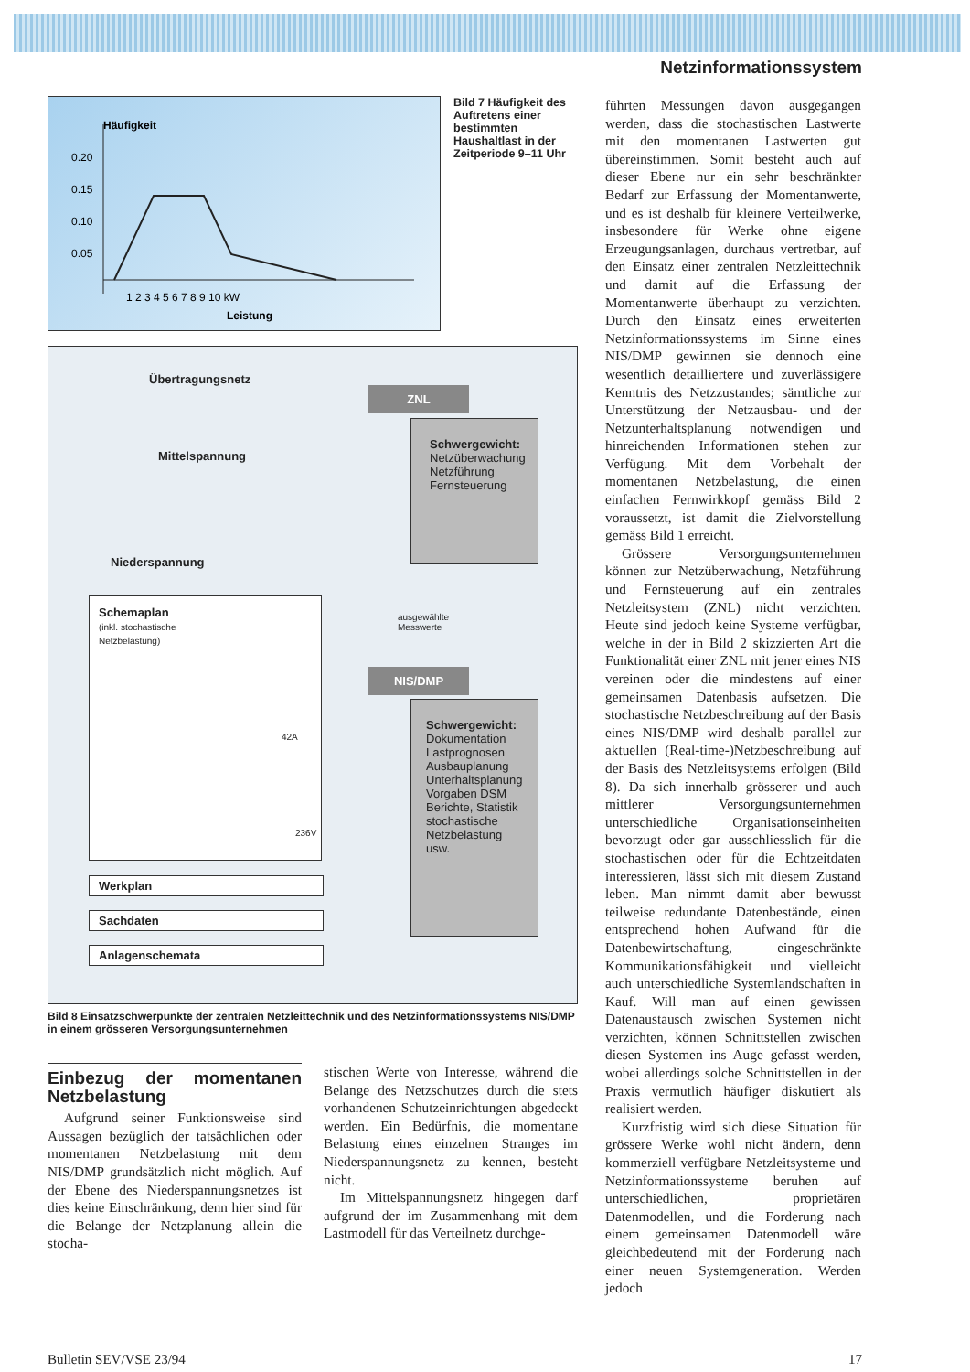Netzinformationssystem
Häufigkeit
0.20
0.15
0.10
0.05
1 2 3 4 5 6 7 8 9 10 kW
Leistung
Bild 7 Häufigkeit des Auftretens einer bestimmten Haushaltlast in der Zeitperiode 9–11 Uhr
Übertragungsnetz
Mittelspannung
Niederspannung
ZNL
Schwergewicht:
Netzüberwachung
Netzführung
Fernsteuerung
ausgewählte
Messwerte
NIS/DMP
Schwergewicht:
Dokumentation
Lastprognosen
Ausbauplanung
Unterhaltsplanung
Vorgaben DSM
Berichte, Statistik
stochastische Netzbelastung
usw.
Schemaplan
(inkl. stochastische
Netzbelastung)
42A
236V
Werkplan
Sachdaten
Anlagenschemata
Bild 8 Einsatzschwerpunkte der zentralen Netzleittechnik und des Netzinformationssystems NIS/DMP in einem grösseren Versorgungsunternehmen
Einbezug der momentanen Netzbelastung
Aufgrund seiner Funktionsweise sind Aussagen bezüglich der tatsächlichen oder momentanen Netzbelastung mit dem NIS/DMP grundsätzlich nicht möglich. Auf der Ebene des Niederspannungsnetzes ist dies keine Einschränkung, denn hier sind für die Belange der Netzplanung allein die stocha-
stischen Werte von Interesse, während die Belange des Netzschutzes durch die stets vorhandenen Schutzeinrichtungen abgedeckt werden. Ein Bedürfnis, die momentane Belastung eines einzelnen Stranges im Niederspannungsnetz zu kennen, besteht nicht.
Im Mittelspannungsnetz hingegen darf aufgrund der im Zusammenhang mit dem Lastmodell für das Verteilnetz durchge-
führten Messungen davon ausgegangen werden, dass die stochastischen Lastwerte mit den momentanen Lastwerten gut übereinstimmen. Somit besteht auch auf dieser Ebene nur ein sehr beschränkter Bedarf zur Erfassung der Momentanwerte, und es ist deshalb für kleinere Verteilwerke, insbesondere für Werke ohne eigene Erzeugungsanlagen, durchaus vertretbar, auf den Einsatz einer zentralen Netzleittechnik und damit auf die Erfassung der Momentanwerte überhaupt zu verzichten. Durch den Einsatz eines erweiterten Netzinformationssystems im Sinne eines NIS/DMP gewinnen sie dennoch eine wesentlich detailliertere und zuverlässigere Kenntnis des Netzzustandes; sämtliche zur Unterstützung der Netzausbau- und der Netzunterhaltsplanung notwendigen und hinreichenden Informationen stehen zur Verfügung. Mit dem Vorbehalt der momentanen Netzbelastung, die einen einfachen Fernwirkkopf gemäss Bild 2 voraussetzt, ist damit die Zielvorstellung gemäss Bild 1 erreicht.
Grössere Versorgungsunternehmen können zur Netzüberwachung, Netzführung und Fernsteuerung auf ein zentrales Netzleitsystem (ZNL) nicht verzichten. Heute sind jedoch keine Systeme verfügbar, welche in der in Bild 2 skizzierten Art die Funktionalität einer ZNL mit jener eines NIS vereinen oder die mindestens auf einer gemeinsamen Datenbasis aufsetzen. Die stochastische Netzbeschreibung auf der Basis eines NIS/DMP wird deshalb parallel zur aktuellen (Real-time-)Netzbeschreibung auf der Basis des Netzleitsystems erfolgen (Bild 8). Da sich innerhalb grösserer und auch mittlerer Versorgungsunternehmen unterschiedliche Organisationseinheiten bevorzugt oder gar ausschliesslich für die stochastischen oder für die Echtzeitdaten interessieren, lässt sich mit diesem Zustand leben. Man nimmt damit aber bewusst teilweise redundante Datenbestände, einen entsprechend hohen Aufwand für die Datenbewirtschaftung, eingeschränkte Kommunikationsfähigkeit und vielleicht auch unterschiedliche Systemlandschaften in Kauf. Will man auf einen gewissen Datenaustausch zwischen Systemen nicht verzichten, können Schnittstellen zwischen diesen Systemen ins Auge gefasst werden, wobei allerdings solche Schnittstellen in der Praxis vermutlich häufiger diskutiert als realisiert werden.
Kurzfristig wird sich diese Situation für grössere Werke wohl nicht ändern, denn kommerziell verfügbare Netzleitsysteme und Netzinformationssysteme beruhen auf unterschiedlichen, proprietären Datenmodellen, und die Forderung nach einem gemeinsamen Datenmodell wäre gleichbedeutend mit der Forderung nach einer neuen Systemgeneration. Werden jedoch
Bulletin SEV/VSE 23/94 17